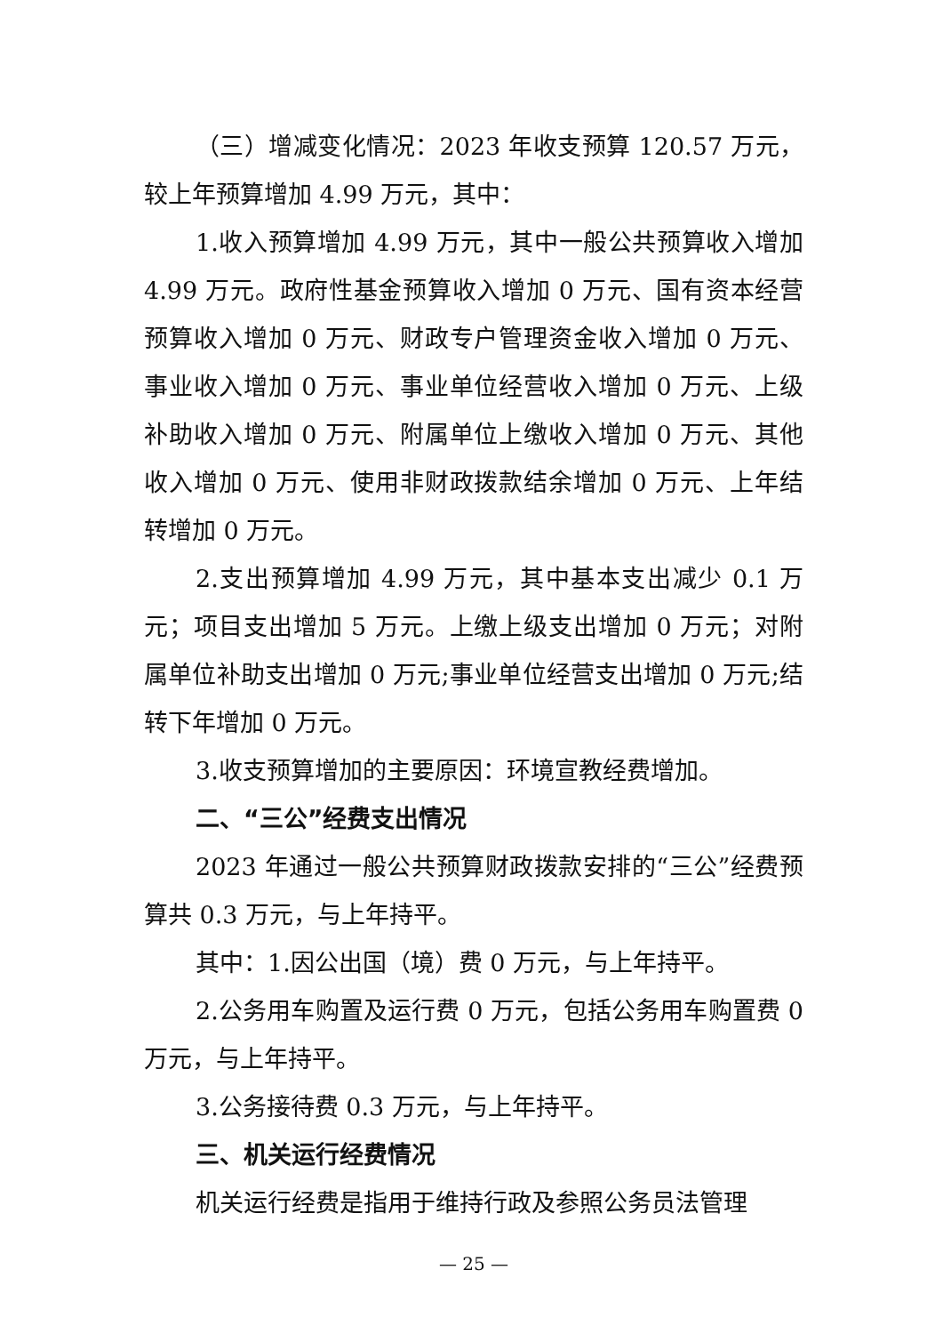（三）增减变化情况：2023 年收支预算 120.57 万元，较上年预算增加 4.99 万元，其中：
1.收入预算增加 4.99 万元，其中一般公共预算收入增加 4.99 万元。政府性基金预算收入增加 0 万元、国有资本经营预算收入增加 0 万元、财政专户管理资金收入增加 0 万元、事业收入增加 0 万元、事业单位经营收入增加 0 万元、上级补助收入增加 0 万元、附属单位上缴收入增加 0 万元、其他收入增加 0 万元、使用非财政拨款结余增加 0 万元、上年结转增加 0 万元。
2.支出预算增加 4.99 万元，其中基本支出减少 0.1 万元；项目支出增加 5 万元。上缴上级支出增加 0 万元；对附属单位补助支出增加 0 万元;事业单位经营支出增加 0 万元;结转下年增加 0 万元。
3.收支预算增加的主要原因：环境宣教经费增加。
二、“三公”经费支出情况
2023 年通过一般公共预算财政拨款安排的“三公”经费预算共 0.3 万元，与上年持平。
其中：1.因公出国（境）费 0 万元，与上年持平。
2.公务用车购置及运行费 0 万元，包括公务用车购置费 0 万元，与上年持平。
3.公务接待费 0.3 万元，与上年持平。
三、机关运行经费情况
机关运行经费是指用于维持行政及参照公务员法管理
— 25 —